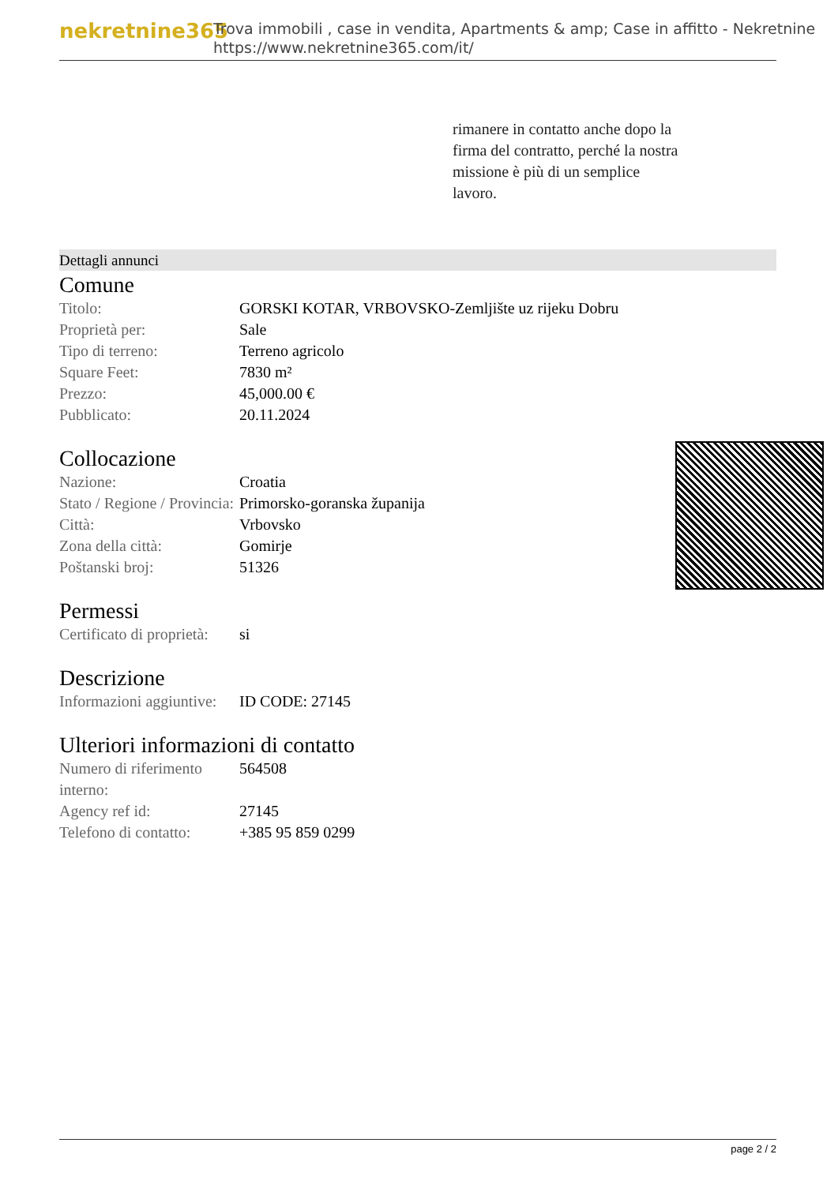nekretnine365
Trova immobili , case in vendita, Apartments & amp; Case in affitto - Nekretnine
https://www.nekretnine365.com/it/
rimanere in contatto anche dopo la firma del contratto, perché la nostra missione è più di un semplice lavoro.
Dettagli annunci
Comune
| Titolo: | GORSKI KOTAR, VRBOVSKO-Zemljište uz rijeku Dobru |
| Proprietà per: | Sale |
| Tipo di terreno: | Terreno agricolo |
| Square Feet: | 7830 m² |
| Prezzo: | 45,000.00 € |
| Pubblicato: | 20.11.2024 |
Collocazione
| Nazione: | Croatia |
| Stato / Regione / Provincia: | Primorsko-goranska županija |
| Città: | Vrbovsko |
| Zona della città: | Gomirje |
| Poštanski broj: | 51326 |
Permessi
| Certificato di proprietà: | si |
Descrizione
| Informazioni aggiuntive: | ID CODE: 27145 |
Ulteriori informazioni di contatto
| Numero di riferimento interno: | 564508 |
| Agency ref id: | 27145 |
| Telefono di contatto: | +385 95 859 0299 |
page 2 / 2